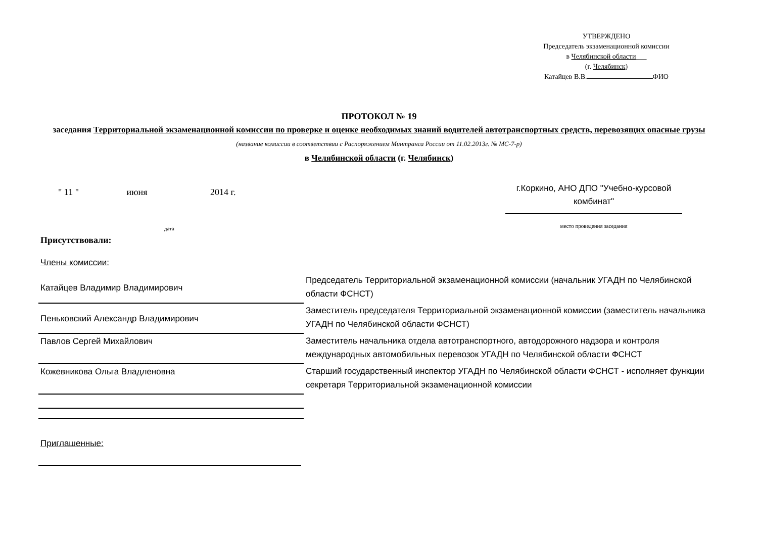УТВЕРЖДЕНО
Председатель экзаменационной комиссии
в Челябинской области___
(г. Челябинск)
Катайцев В.В. ФИО
ПРОТОКОЛ № 19
заседания Территориальной экзаменационной комиссии по проверке и оценке необходимых знаний водителей автотранспортных средств, перевозящих опасные грузы
(название комиссии в соответствии с Распоряжением Минтранса России от 11.02.2013г. № МС-7-р)
в Челябинской области (г. Челябинск)
" 11 " июня 2014 г.
дата
г.Коркино, АНО ДПО "Учебно-курсовой комбинат"
место проведения заседания
Присутствовали:
Члены комиссии:
| Катайцев Владимир Владимирович | Председатель Территориальной экзаменационной комиссии (начальник УГАДН по Челябинской области ФСНСТ) |
| Пеньковский Александр Владимирович | Заместитель председателя Территориальной экзаменационной комиссии (заместитель начальника УГАДН по Челябинской области ФСНСТ) |
| Павлов Сергей Михайлович | Заместитель начальника отдела автотранспортного, автодорожного надзора и контроля международных автомобильных перевозок УГАДН по Челябинской области ФСНСТ |
| Кожевникова Ольга Владленовна | Старший государственный инспектор УГАДН по Челябинской области ФСНСТ - исполняет функции секретаря Территориальной экзаменационной комиссии |
Приглашенные: